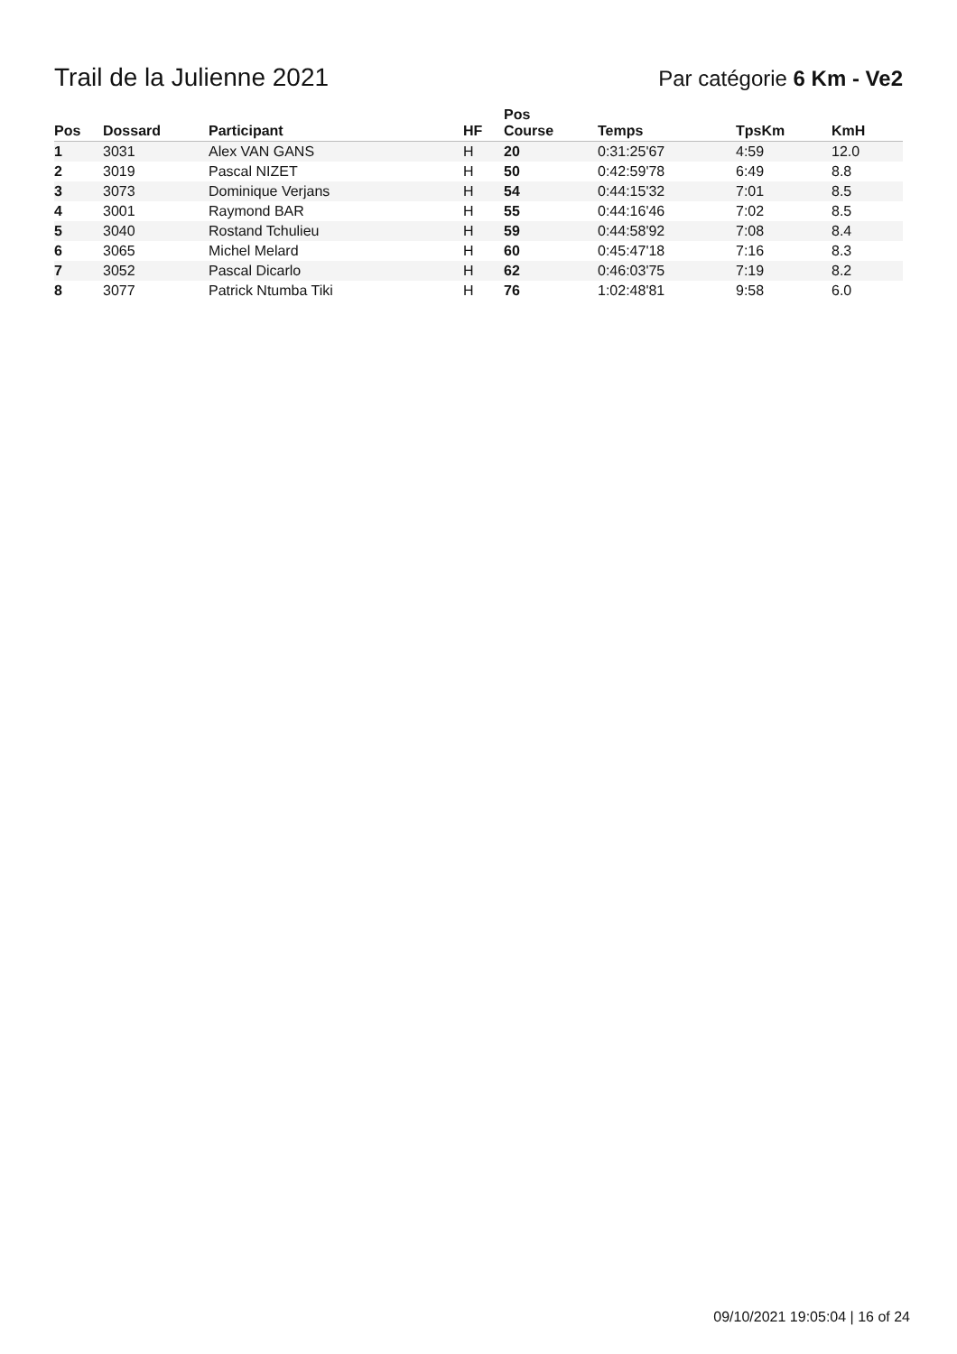Trail de la Julienne 2021
Par catégorie 6 Km - Ve2
| Pos | Dossard | Participant | HF | Pos Course | Temps | TpsKm | KmH |
| --- | --- | --- | --- | --- | --- | --- | --- |
| 1 | 3031 | Alex VAN GANS | H | 20 | 0:31:25'67 | 4:59 | 12.0 |
| 2 | 3019 | Pascal NIZET | H | 50 | 0:42:59'78 | 6:49 | 8.8 |
| 3 | 3073 | Dominique Verjans | H | 54 | 0:44:15'32 | 7:01 | 8.5 |
| 4 | 3001 | Raymond BAR | H | 55 | 0:44:16'46 | 7:02 | 8.5 |
| 5 | 3040 | Rostand Tchulieu | H | 59 | 0:44:58'92 | 7:08 | 8.4 |
| 6 | 3065 | Michel Melard | H | 60 | 0:45:47'18 | 7:16 | 8.3 |
| 7 | 3052 | Pascal Dicarlo | H | 62 | 0:46:03'75 | 7:19 | 8.2 |
| 8 | 3077 | Patrick Ntumba Tiki | H | 76 | 1:02:48'81 | 9:58 | 6.0 |
09/10/2021 19:05:04 | 16 of 24